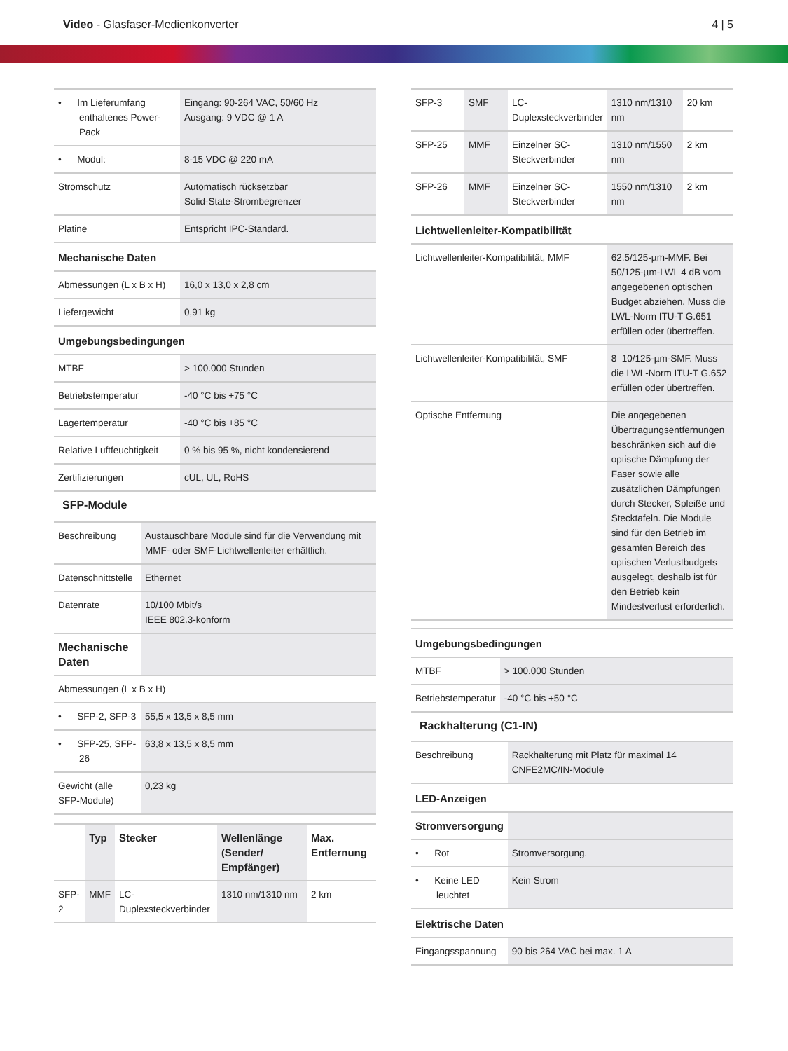Video - Glasfaser-Medienkonverter
4 | 5
| • Im Lieferumfang enthaltenes Power-Pack | Eingang: 90-264 VAC, 50/60 Hz Ausgang: 9 VDC @ 1 A |
| • Modul: | 8-15 VDC @ 220 mA |
| Stromschutz | Automatisch rücksetzbar Solid-State-Strombegrenzer |
| Platine | Entspricht IPC-Standard. |
| Mechanische Daten | |
| Abmessungen (L x B x H) | 16,0 x 13,0 x 2,8 cm |
| Liefergewicht | 0,91 kg |
| Umgebungsbedingungen | |
| MTBF | > 100.000 Stunden |
| Betriebstemperatur | -40 °C bis +75 °C |
| Lagertemperatur | -40 °C bis +85 °C |
| Relative Luftfeuchtigkeit | 0 % bis 95 %, nicht kondensierend |
| Zertifizierungen | cUL, UL, RoHS |
SFP-Module
| Beschreibung | Austauschbare Module sind für die Verwendung mit MMF- oder SMF-Lichtwellenleiter erhältlich. |
| Datenschnittstelle | Ethernet |
| Datenrate | 10/100 Mbit/s IEEE 802.3-konform |
| Mechanische Daten | |
| Abmessungen (L x B x H) | |
| • SFP-2, SFP-3 | 55,5 x 13,5 x 8,5 mm |
| • SFP-25, SFP-26 | 63,8 x 13,5 x 8,5 mm |
| Gewicht (alle SFP-Module) | 0,23 kg |
| | Typ | Stecker | Wellenlänge (Sender/ Empfänger) | Max. Entfernung |
| --- | --- | --- | --- | --- |
| SFP-2 | MMF | LC-Duplexsteckverbinder | 1310 nm/1310 nm | 2 km |
| SFP-3 | SMF | LC-Duplexsteckverbinder | 1310 nm/1310 nm | 20 km |
| SFP-25 | MMF | Einzelner SC-Steckverbinder | 1310 nm/1550 nm | 2 km |
| SFP-26 | MMF | Einzelner SC-Steckverbinder | 1550 nm/1310 nm | 2 km |
| Lichtwellenleiter-Kompatibilität | | | | |
| Lichtwellenleiter-Kompatibilität, MMF | | | 62.5/125-µm-MMF. Bei 50/125-µm-LWL 4 dB vom angegebenen optischen Budget abziehen. Muss die LWL-Norm ITU-T G.651 erfüllen oder übertreffen. | |
| Lichtwellenleiter-Kompatibilität, SMF | | | 8–10/125-µm-SMF. Muss die LWL-Norm ITU-T G.652 erfüllen oder übertreffen. | |
| Optische Entfernung | | | Die angegebenen Übertragungsentfernungen beschränken sich auf die optische Dämpfung der Faser sowie alle zusätzlichen Dämpfungen durch Stecker, Spleiße und Stecktafeln. Die Module sind für den Betrieb im gesamten Bereich des optischen Verlustbudgets ausgelegt, deshalb ist für den Betrieb kein Mindestverlust erforderlich. | |
| Umgebungsbedingungen | |
| --- | --- |
| MTBF | > 100.000 Stunden |
| Betriebstemperatur | -40 °C bis +50 °C |
Rackhalterung (C1-IN)
| Beschreibung | Rackhalterung mit Platz für maximal 14 CNFE2MC/IN-Module |
| LED-Anzeigen | |
| Stromversorgung | |
| • Rot | Stromversorgung. |
| • Keine LED leuchtet | Kein Strom |
| Elektrische Daten | |
| Eingangsspannung | 90 bis 264 VAC bei max. 1 A |